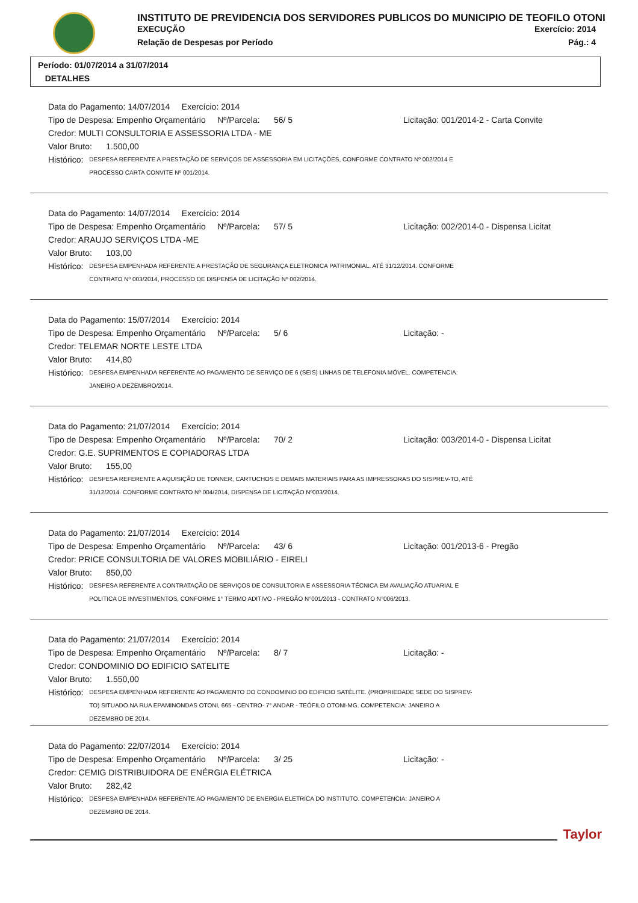INSTITUTO DE PREVIDENCIA DOS SERVIDORES PUBLICOS DO MUNICIPIO DE TEOFILO OTONI
EXECUÇÃO Exercício: 2014
Relação de Despesas por Período Pág.: 4
Período: 01/07/2014 a 31/07/2014
DETALHES
Data do Pagamento: 14/07/2014 Exercício: 2014
Tipo de Despesa: Empenho Orçamentário Nº/Parcela: 56/ 5 Licitação: 001/2014-2 - Carta Convite
Credor: MULTI CONSULTORIA E ASSESSORIA LTDA - ME
Valor Bruto: 1.500,00
Histórico: DESPESA REFERENTE A PRESTAÇÃO DE SERVIÇOS DE ASSESSORIA EM LICITAÇÕES, CONFORME CONTRATO Nº 002/2014 E PROCESSO CARTA CONVITE Nº 001/2014.
Data do Pagamento: 14/07/2014 Exercício: 2014
Tipo de Despesa: Empenho Orçamentário Nº/Parcela: 57/ 5 Licitação: 002/2014-0 - Dispensa Licitat
Credor: ARAUJO SERVIÇOS LTDA -ME
Valor Bruto: 103,00
Histórico: DESPESA EMPENHADA REFERENTE A PRESTAÇÃO DE SEGURANÇA ELETRONICA PATRIMONIAL. ATÉ 31/12/2014. CONFORME CONTRATO Nº 003/2014, PROCESSO DE DISPENSA DE LICITAÇÃO Nº 002/2014.
Data do Pagamento: 15/07/2014 Exercício: 2014
Tipo de Despesa: Empenho Orçamentário Nº/Parcela: 5/ 6 Licitação: -
Credor: TELEMAR NORTE LESTE LTDA
Valor Bruto: 414,80
Histórico: DESPESA EMPENHADA REFERENTE AO PAGAMENTO DE SERVIÇO DE 6 (SEIS) LINHAS DE TELEFONIA MÓVEL. COMPETENCIA: JANEIRO A DEZEMBRO/2014.
Data do Pagamento: 21/07/2014 Exercício: 2014
Tipo de Despesa: Empenho Orçamentário Nº/Parcela: 70/ 2 Licitação: 003/2014-0 - Dispensa Licitat
Credor: G.E. SUPRIMENTOS E COPIADORAS LTDA
Valor Bruto: 155,00
Histórico: DESPESA REFERENTE A AQUISIÇÃO DE TONNER, CARTUCHOS E DEMAIS MATERIAIS PARA AS IMPRESSORAS DO SISPREV-TO, ATÉ 31/12/2014. CONFORME CONTRATO Nº 004/2014, DISPENSA DE LICITAÇÃO Nº003/2014.
Data do Pagamento: 21/07/2014 Exercício: 2014
Tipo de Despesa: Empenho Orçamentário Nº/Parcela: 43/ 6 Licitação: 001/2013-6 - Pregão
Credor: PRICE CONSULTORIA DE VALORES MOBILIÁRIO - EIRELI
Valor Bruto: 850,00
Histórico: DESPESA REFERENTE A CONTRATAÇÃO DE SERVIÇOS DE CONSULTORIA E ASSESSORIA TÉCNICA EM AVALIAÇÃO ATUARIAL E POLITICA DE INVESTIMENTOS, CONFORME 1° TERMO ADITIVO - PREGÃO N°001/2013 - CONTRATO N°006/2013.
Data do Pagamento: 21/07/2014 Exercício: 2014
Tipo de Despesa: Empenho Orçamentário Nº/Parcela: 8/ 7 Licitação: -
Credor: CONDOMINIO DO EDIFICIO SATELITE
Valor Bruto: 1.550,00
Histórico: DESPESA EMPENHADA REFERENTE AO PAGAMENTO DO CONDOMINIO DO EDIFICIO SATÉLITE. (PROPRIEDADE SEDE DO SISPREV-TO) SITUADO NA RUA EPAMINONDAS OTONI, 665 - CENTRO- 7° ANDAR - TEÓFILO OTONI-MG. COMPETENCIA: JANEIRO A DEZEMBRO DE 2014.
Data do Pagamento: 22/07/2014 Exercício: 2014
Tipo de Despesa: Empenho Orçamentário Nº/Parcela: 3/ 25 Licitação: -
Credor: CEMIG DISTRIBUIDORA DE ENÉRGIA ELÉTRICA
Valor Bruto: 282,42
Histórico: DESPESA EMPENHADA REFERENTE AO PAGAMENTO DE ENERGIA ELETRICA DO INSTITUTO. COMPETENCIA: JANEIRO A DEZEMBRO DE 2014.
Taylor